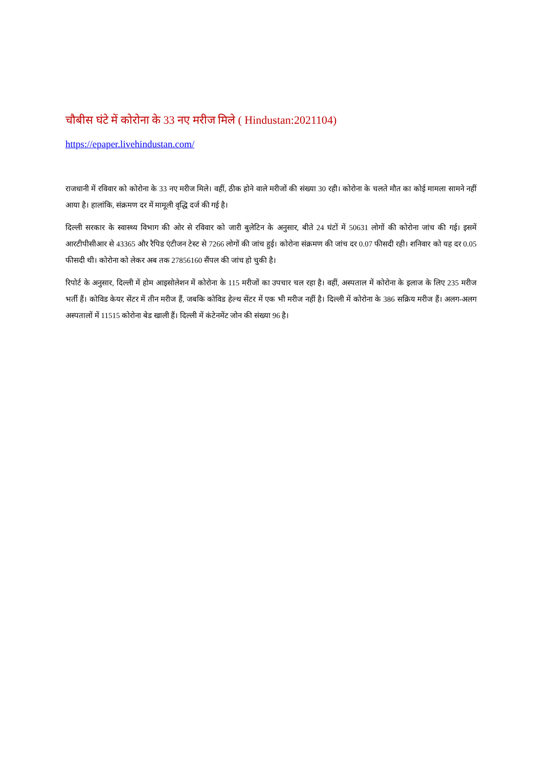चौबीस घंटे में कोरोना के 33 नए मरीज मिले ( Hindustan:2021104)
https://epaper.livehindustan.com/
राजधानी में रविवार को कोरोना के 33 नए मरीज मिले। वहीं, ठीक होने वाले मरीजों की संख्या 30 रही। कोरोना के चलते मौत का कोई मामला सामने नहीं आया है। हालांकि, संक्रमण दर में मामूली वृद्धि दर्ज की गई है।
दिल्ली सरकार के स्वास्थ्य विभाग की ओर से रविवार को जारी बुलेटिन के अनुसार, बीते 24 घंटों में 50631 लोगों की कोरोना जांच की गई। इसमें आरटीपीसीआर से 43365 और रैपिड एंटीजन टेस्ट से 7266 लोगों की जांच हुई। कोरोना संक्रमण की जांच दर 0.07 फीसदी रही। शनिवार को यह दर 0.05 फीसदी थी। कोरोना को लेकर अब तक 27856160 सैंपल की जांच हो चुकी है।
रिपोर्ट के अनुसार, दिल्ली में होम आइसोलेशन में कोरोना के 115 मरीजों का उपचार चल रहा है। वहीं, अस्पताल में कोरोना के इलाज के लिए 235 मरीज भर्ती हैं। कोविड केयर सेंटर में तीन मरीज हैं, जबकि कोविड हेल्थ सेंटर में एक भी मरीज नहीं है। दिल्ली में कोरोना के 386 सक्रिय मरीज हैं। अलग-अलग अस्पतालों में 11515 कोरोना बेड खाली हैं। दिल्ली में कंटेनमेंट जोन की संख्या 96 है।